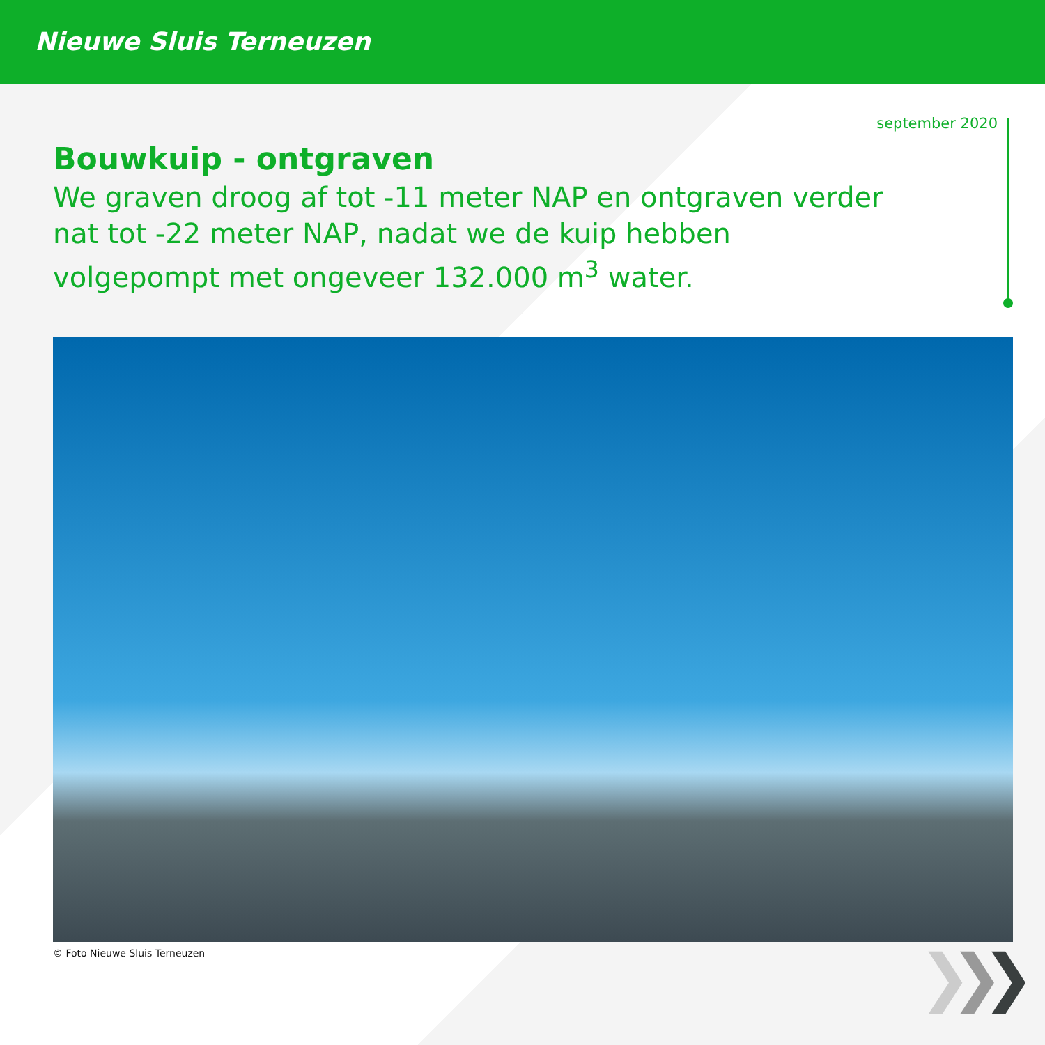Nieuwe Sluis Terneuzen
september 2020
Bouwkuip - ontgraven
We graven droog af tot -11 meter NAP en ontgraven verder nat tot -22 meter NAP, nadat we de kuip hebben volgepompt met ongeveer 132.000 m<sup>3</sup> water.
© Foto Nieuwe Sluis Terneuzen
❯❯❯